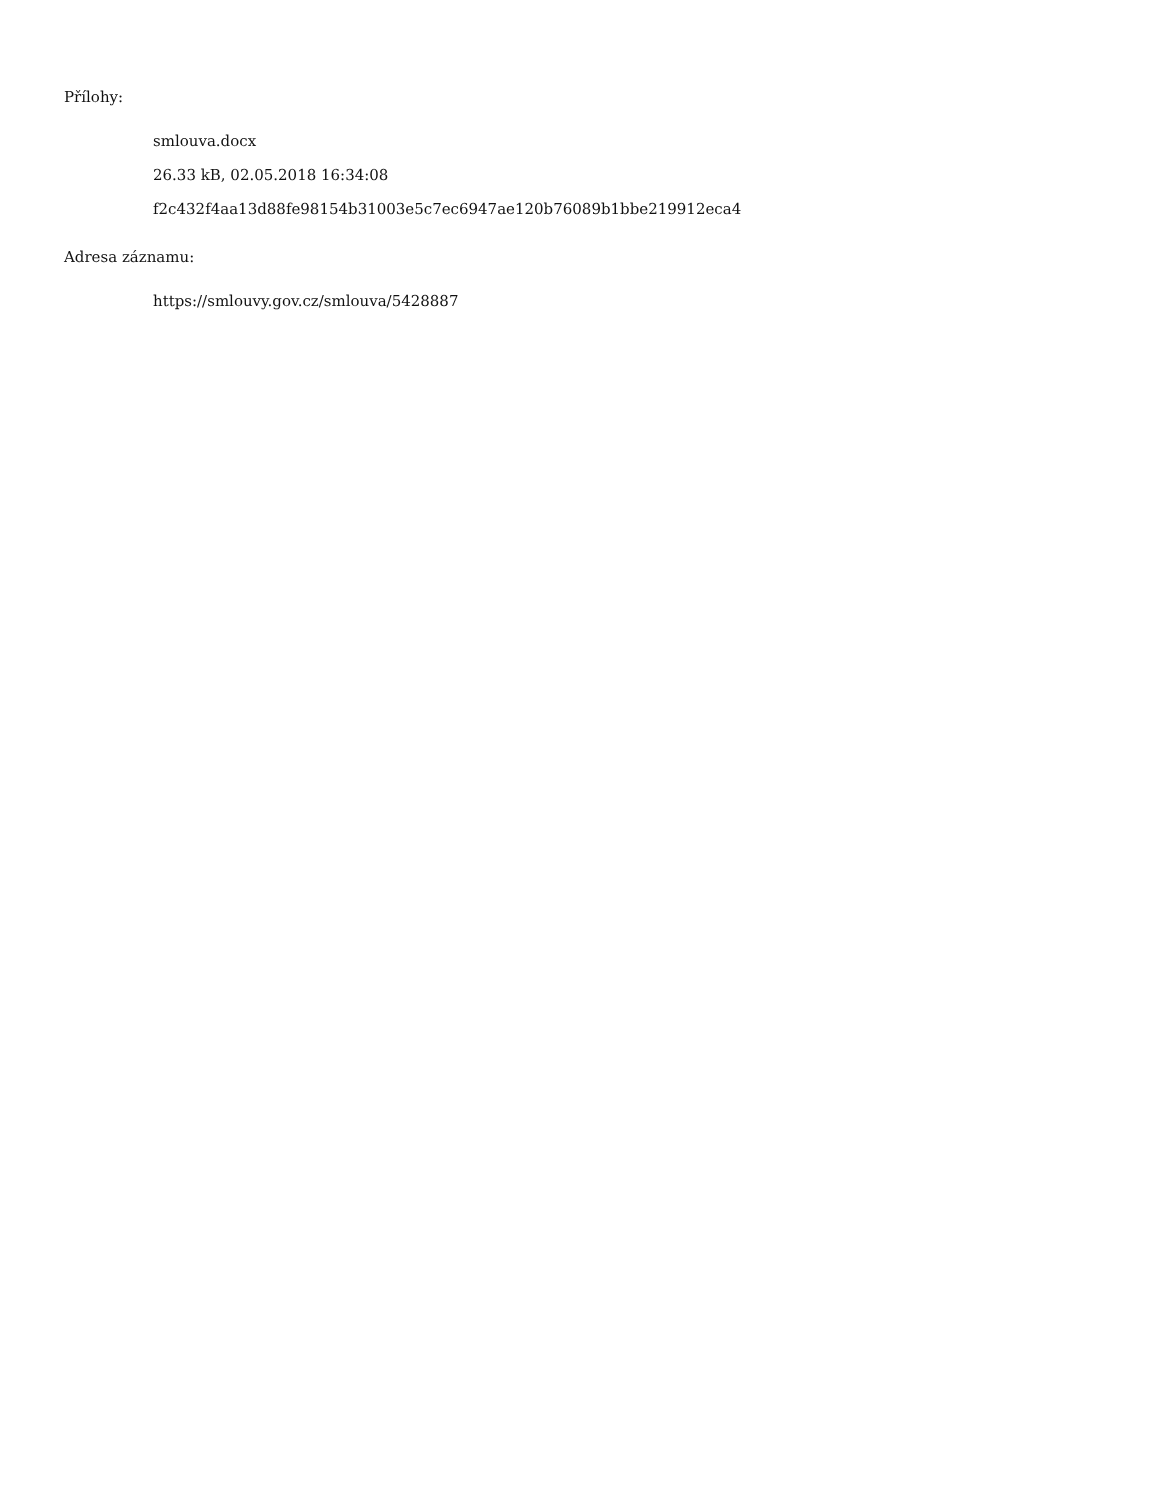Přílohy:
smlouva.docx
26.33 kB, 02.05.2018 16:34:08
f2c432f4aa13d88fe98154b31003e5c7ec6947ae120b76089b1bbe219912eca4
Adresa záznamu:
https://smlouvy.gov.cz/smlouva/5428887